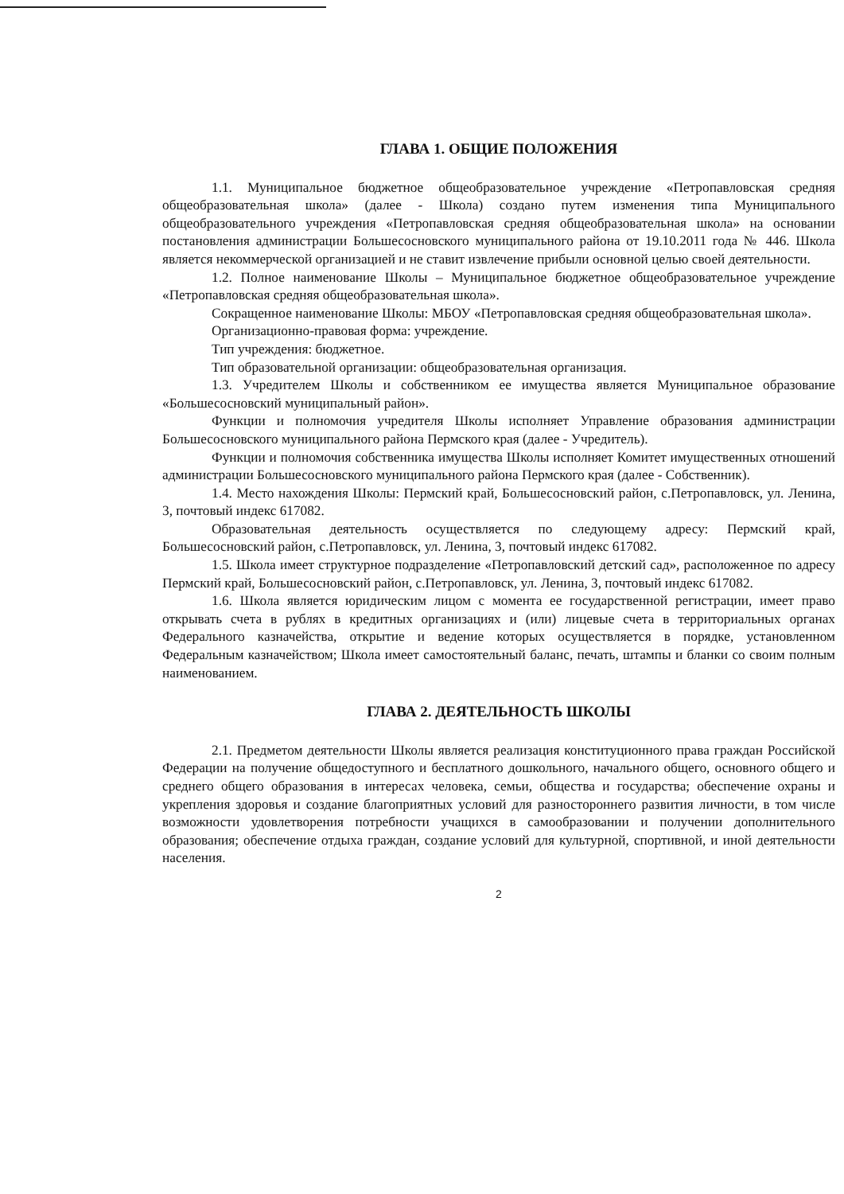ГЛАВА 1. ОБЩИЕ ПОЛОЖЕНИЯ
1.1. Муниципальное бюджетное общеобразовательное учреждение «Петропавловская средняя общеобразовательная школа» (далее - Школа) создано путем изменения типа Муниципального общеобразовательного учреждения «Петропавловская средняя общеобразовательная школа» на основании постановления администрации Большесосновского муниципального района от 19.10.2011 года № 446. Школа является некоммерческой организацией и не ставит извлечение прибыли основной целью своей деятельности.
1.2. Полное наименование Школы – Муниципальное бюджетное общеобразовательное учреждение «Петропавловская средняя общеобразовательная школа».
Сокращенное наименование Школы: МБОУ «Петропавловская средняя общеобразовательная школа».
Организационно-правовая форма: учреждение.
Тип учреждения: бюджетное.
Тип образовательной организации: общеобразовательная организация.
1.3. Учредителем Школы и собственником ее имущества является Муниципальное образование «Большесосновский муниципальный район».
Функции и полномочия учредителя Школы исполняет Управление образования администрации Большесосновского муниципального района Пермского края (далее - Учредитель).
Функции и полномочия собственника имущества Школы исполняет Комитет имущественных отношений администрации Большесосновского муниципального района Пермского края (далее - Собственник).
1.4. Место нахождения Школы: Пермский край, Большесосновский район, с.Петропавловск, ул. Ленина, 3, почтовый индекс 617082.
Образовательная деятельность осуществляется по следующему адресу: Пермский край, Большесосновский район, с.Петропавловск, ул. Ленина, 3, почтовый индекс 617082.
1.5. Школа имеет структурное подразделение «Петропавловский детский сад», расположенное по адресу Пермский край, Большесосновский район, с.Петропавловск, ул. Ленина, 3, почтовый индекс 617082.
1.6. Школа является юридическим лицом с момента ее государственной регистрации, имеет право открывать счета в рублях в кредитных организациях и (или) лицевые счета в территориальных органах Федерального казначейства, открытие и ведение которых осуществляется в порядке, установленном Федеральным казначейством; Школа имеет самостоятельный баланс, печать, штампы и бланки со своим полным наименованием.
ГЛАВА 2. ДЕЯТЕЛЬНОСТЬ ШКОЛЫ
2.1. Предметом деятельности Школы является реализация конституционного права граждан Российской Федерации на получение общедоступного и бесплатного дошкольного, начального общего, основного общего и среднего общего образования в интересах человека, семьи, общества и государства; обеспечение охраны и укрепления здоровья и создание благоприятных условий для разностороннего развития личности, в том числе возможности удовлетворения потребности учащихся в самообразовании и получении дополнительного образования; обеспечение отдыха граждан, создание условий для культурной, спортивной, и иной деятельности населения.
2